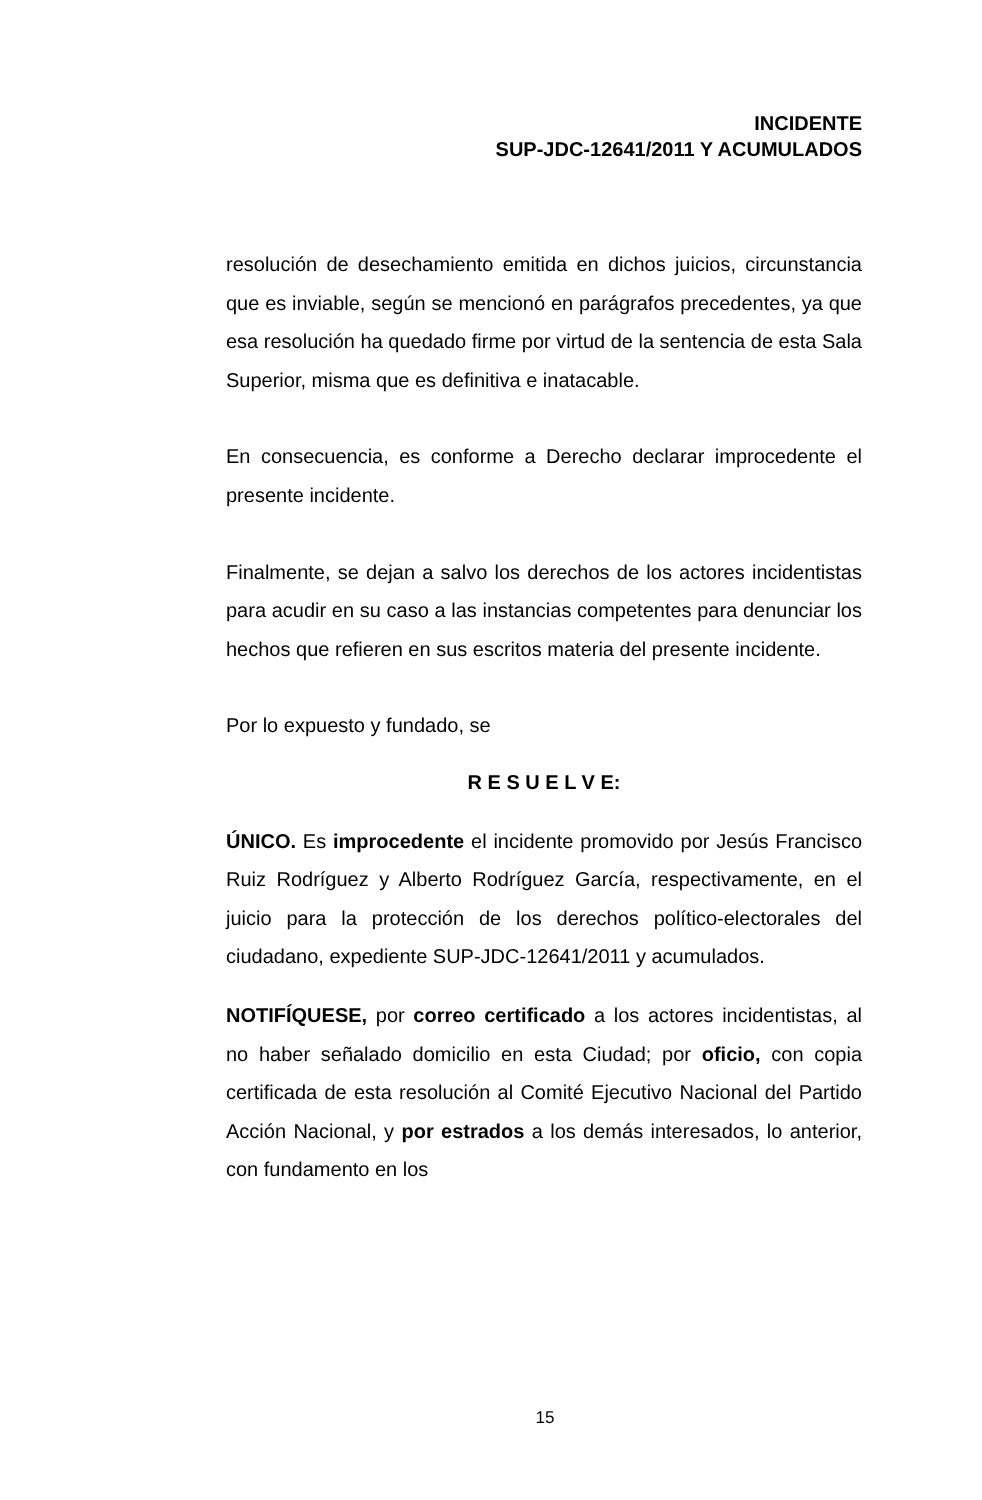INCIDENTE
SUP-JDC-12641/2011 Y ACUMULADOS
resolución de desechamiento emitida en dichos juicios, circunstancia que es inviable, según se mencionó en parágrafos precedentes, ya que esa resolución ha quedado firme por virtud de la sentencia de esta Sala Superior, misma que es definitiva e inatacable.
En consecuencia, es conforme a Derecho declarar improcedente el presente incidente.
Finalmente, se dejan a salvo los derechos de los actores incidentistas para acudir en su caso a las instancias competentes para denunciar los hechos que refieren en sus escritos materia del presente incidente.
Por lo expuesto y fundado, se
R E S U E L V E:
ÚNICO. Es improcedente el incidente promovido por Jesús Francisco Ruiz Rodríguez y Alberto Rodríguez García, respectivamente, en el juicio para la protección de los derechos político-electorales del ciudadano, expediente SUP-JDC-12641/2011 y acumulados.
NOTIFÍQUESE, por correo certificado a los actores incidentistas, al no haber señalado domicilio en esta Ciudad; por oficio, con copia certificada de esta resolución al Comité Ejecutivo Nacional del Partido Acción Nacional, y por estrados a los demás interesados, lo anterior, con fundamento en los
15